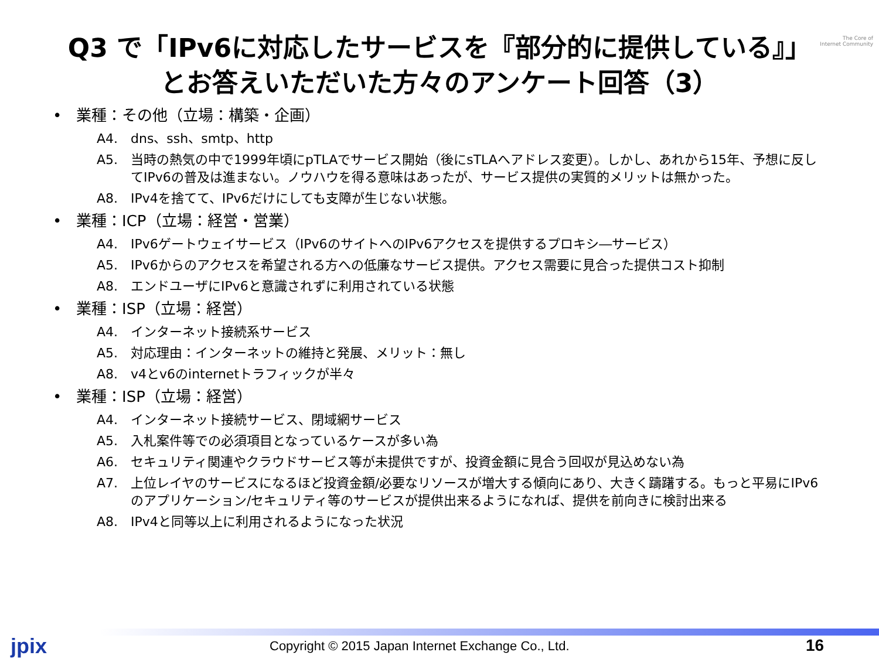The Core of
Internet Community
Q3 で「IPv6に対応したサービスを『部分的に提供している』」
とお答えいただいた方々のアンケート回答（3）
• 業種：その他（立場：構築・企画）
A4. dns、ssh、smtp、http
A5. 当時の熱気の中で1999年頃にpTLAでサービス開始（後にsTLAへアドレス変更）。しかし、あれから15年、予想に反してIPv6の普及は進まない。ノウハウを得る意味はあったが、サービス提供の実質的メリットは無かった。
A8. IPv4を捨てて、IPv6だけにしても支障が生じない状態。
• 業種：ICP（立場：経営・営業）
A4. IPv6ゲートウェイサービス（IPv6のサイトへのIPv6アクセスを提供するプロキシ―サービス）
A5. IPv6からのアクセスを希望される方への低廉なサービス提供。アクセス需要に見合った提供コスト抑制
A8. エンドユーザにIPv6と意識されずに利用されている状態
• 業種：ISP（立場：経営）
A4. インターネット接続系サービス
A5. 対応理由：インターネットの維持と発展、メリット：無し
A8. v4とv6のinternetトラフィックが半々
• 業種：ISP（立場：経営）
A4. インターネット接続サービス、閉域網サービス
A5. 入札案件等での必須項目となっているケースが多い為
A6. セキュリティ関連やクラウドサービス等が未提供ですが、投資金額に見合う回収が見込めない為
A7. 上位レイヤのサービスになるほど投資金額/必要なリソースが増大する傾向にあり、大きく躊躇する。もっと平易にIPv6のアプリケーション/セキュリティ等のサービスが提供出来るようになれば、提供を前向きに検討出来る
A8. IPv4と同等以上に利用されるようになった状況
jpix Copyright © 2015 Japan Internet Exchange Co., Ltd. 16